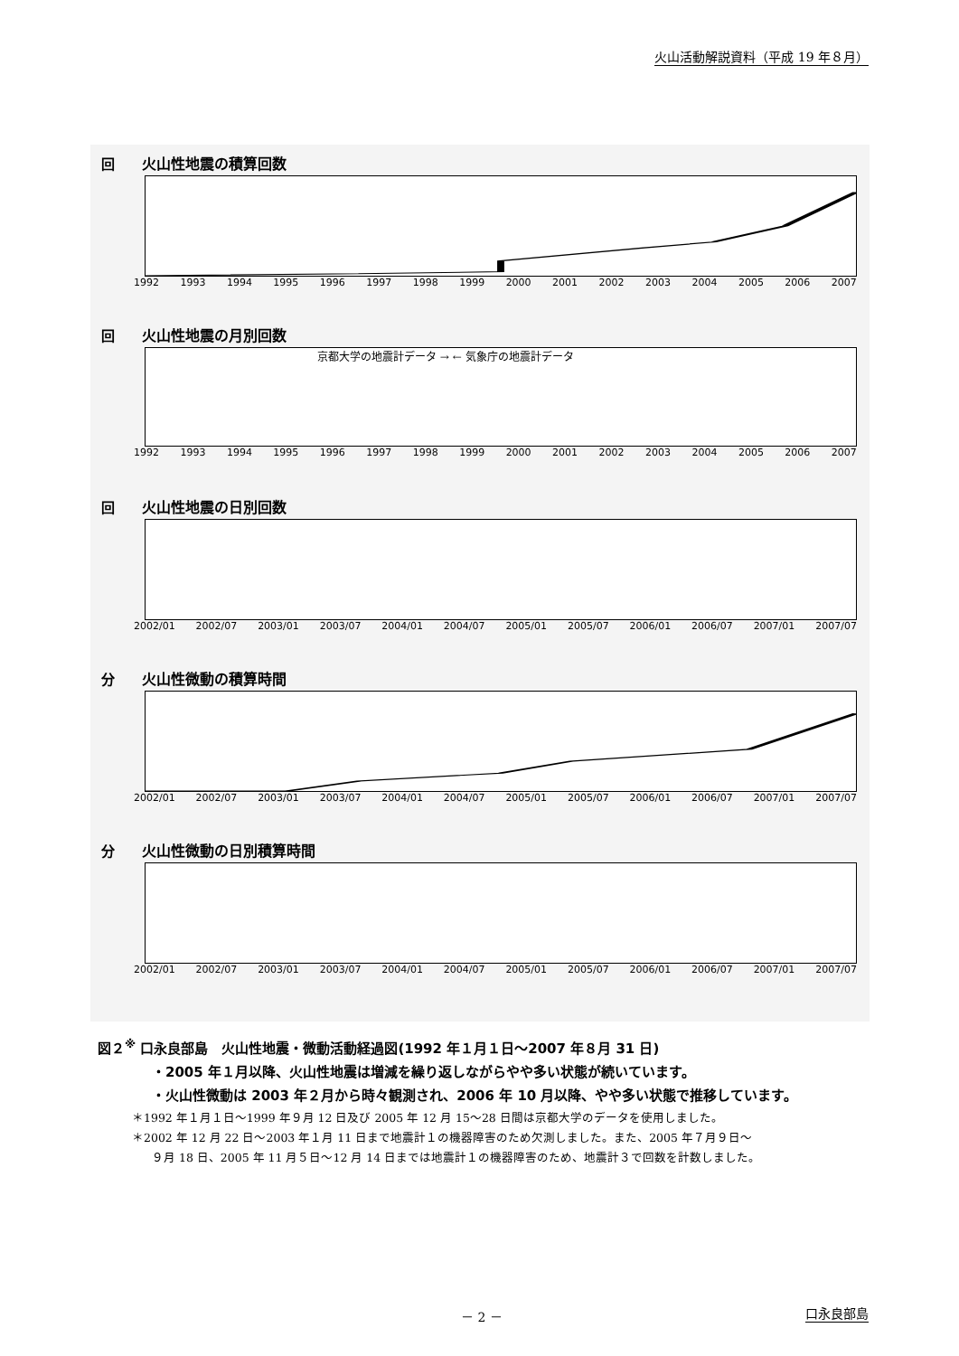火山活動解説資料（平成 19 年８月）
回 火山性地震の積算回数
1992 1993 1994 1995 1996 1997 1998 1999 2000 2001 2002 2003 2004 2005 2006 2007
回 火山性地震の月別回数
京都大学の地震計データ → ← 気象庁の地震計データ
1992 1993 1994 1995 1996 1997 1998 1999 2000 2001 2002 2003 2004 2005 2006 2007
回 火山性地震の日別回数
2002/01 2002/07 2003/01 2003/07 2004/01 2004/07 2005/01 2005/07 2006/01 2006/07 2007/01 2007/07
分 火山性微動の積算時間
2002/01 2002/07 2003/01 2003/07 2004/01 2004/07 2005/01 2005/07 2006/01 2006/07 2007/01 2007/07
分 火山性微動の日別積算時間
2002/01 2002/07 2003/01 2003/07 2004/01 2004/07 2005/01 2005/07 2006/01 2006/07 2007/01 2007/07
図２<sup>※</sup> 口永良部島　火山性地震・微動活動経過図(1992 年１月１日～2007 年８月 31 日)
・2005 年１月以降、火山性地震は増減を繰り返しながらやや多い状態が続いています。
・火山性微動は 2003 年２月から時々観測され、2006 年 10 月以降、やや多い状態で推移しています。
＊1992 年１月１日～1999 年９月 12 日及び 2005 年 12 月 15～28 日間は京都大学のデータを使用しました。
＊2002 年 12 月 22 日～2003 年１月 11 日まで地震計１の機器障害のため欠測しました。また、2005 年７月９日～
９月 18 日、2005 年 11 月５日～12 月 14 日までは地震計１の機器障害のため、地震計３で回数を計数しました。
－ 2 － 口永良部島